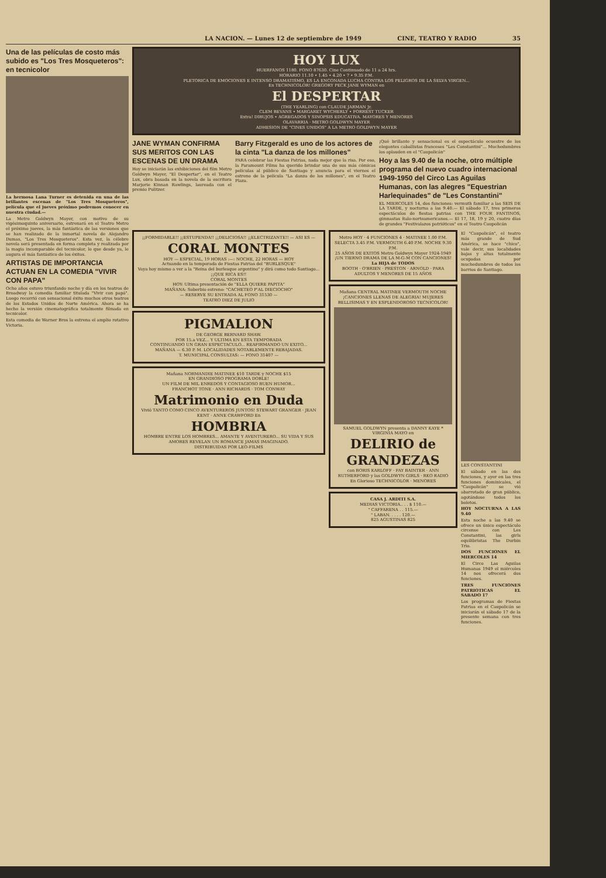LA NACION. — Lunes 12 de septiembre de 1949 CINE, TEATRO Y RADIO 35
Una de las películas de costo más subido es "Los Tres Mosqueteros": en tecnicolor
La hermosa Lana Turner es detenida en una de las brillantes escenas de "Los Tres Mosqueteros", película que el jueves próximo podremos conocer en nuestra ciudad.—
La Metro Goldwyn Mayer, con motivo de su vigésimoquinto aniversario, estrenará en el Teatro Metro el próximo jueves, la más fantástica de las versiones que se han realizado de la inmortal novela de Alejandro Dumas, "Los Tres Mosqueteros". Esta vez, la célebre novela será presentada en forma completa y realizada por la magia incomparable del tecnicolor, lo que desde ya, le augura el más fantástico de los éxitos.
ARTISTAS DE IMPORTANCIA ACTUAN EN LA COMEDIA "VIVIR CON PAPA"
Ocho años estuvo triunfando noche y día en los teatros de Broadway la comedia familiar titulada "Vivir con papá". Luego recorrió con sensacional éxito muchos otros teatros de los Estados Unidos de Norte América. Ahora se ha hecho la versión cinematográfica totalmente filmada en tecnicolor.
Esta comedia de Warner Bros la estrena el amplio rotativo Victoria.
HOY LUX
HUERFANOS 1180. FONO 87630. Cine Continuado de 11 a 24 hrs.
HORARIO 11.10 • 1.45 • 4.20 • 7 • 9.35 P.M.
PLETORICA DE EMOCIONES E INTENSO DRAMATISMO, ES LA ENCONADA LUCHA CONTRA LOS PELIGROS DE LA SELVA VIRGEN...
En TECHNICOLOR! GREGORY PECK JANE WYMAN en
El DESPERTAR
(THE YEARLING) con CLAUDE JARMAN Jr.
CLEM BEVANS • MARGARET WYCHERLY • FORREST TUCKER
Extra! DIBUJOS • AGREGADOS Y SINOPSIS EDUCATIVA. MAYORES Y MENORES
OLAVARRIA · METRO GOLDWYN MAYER
ADHESION DE "CINES UNIDOS" A LA METRO GOLDWYN MAYER
JANE WYMAN CONFIRMA SUS MERITOS CON LAS ESCENAS DE UN DRAMA
Hoy se iniciarán las exhibiciones del film Metro Goldwyn Mayer, "El Despertar", en el Teatro Lux, obra basada en la novela de la escritora Marjorie Kinnan Rawlings, laureada con el premio Pulitzer.
Barry Fitzgerald es uno de los actores de la cinta "La danza de los millones"
PARA celebrar las Fiestas Patrias, nada mejor que la risa. Por eso, la Paramount Films ha querido brindar una de sus más cómicas películas al público de Santiago y anuncia para el viernes el estreno de la película "La danza de los millones", en el Teatro Plaza.
¡Qué brillante y sensacional es el espectáculo ecuestre de los elegantes caballistas franceses "Les Constantini"... Muchedumbres los aplauden en el "Caupolicán"
Hoy a las 9.40 de la noche, otro múltiple programa del nuevo cuadro internacional 1949-1950 del Circo Las Aguilas Humanas, con las alegres "Equestrian Harlequinades" de "Les Constantini"
EL MIERCOLES 14, dos funciones: vermuth familiar a las SEIS DE LA TARDE, y nocturna a las 9.40.— El sábado 17, tres primeros espectáculos de fiestas patrias con THE FOUR FANTINOS, gimnastas ítalo-norteamericanos.— El 17, 18, 19 y 20, cuatro días de grandes "Festivalazos patrióticos" en el Teatro Caupolicán
¡¡FORMIDABLE!! ¡¡ESTUPENDA!! ¡¡DELICIOSA!! ¡¡ELECTRIZANTE!! — ASI ES —
CORAL MONTES
HOY — ESPECIAL, 19 HORAS :—: NOCHE, 22 HORAS — HOY
Actuando en la temporada de Fiestas Patrias del "BURLESQUE"
Vaya hoy mismo a ver a la "Reina del burlesque argentino" y dirá como todo Santiago... ¡¡QUE RICA ES!!
CORAL MONTES
HOY: Ultima presentación de "ELLA QUIERE PAPITA"
MAÑANA: Soberbio estreno: "CACHETEO P'AL DIECIOCHO"
— RESERVE SU ENTRADA AL FONO 31530 —
TEATRO DIEZ DE JULIO
PIGMALION
DE GEORGE BERNARD SHAW.
POR 15.a VEZ... Y ULTIMA EN ESTA TEMPORADA
CONTINUANDO UN GRAN ESPECTACULO... REAFIRMANDO UN EXITO...
MAÑANA — 6.30 P. M. LOCALIDADES NOTABLEMENTE REBAJADAS.
T. MUNICIPAL CONSULTAS: — FONO 31407 —
Mañana NORMANDIE MATINEE $10 TARDE y NOCHE $15
EN GRANDIOSO PROGRAMA DOBLE!
UN FILM DE MIL ENREDOS Y CONTAGIOSO BUEN HUMOR...
FRANCHOT TONE · ANN RICHARDS · TOM CONWAY
Matrimonio en Duda
Vivió TANTO COMO CINCO AVENTUREROS JUNTOS! STEWART GRANGER · JEAN KENT · ANNE CRAWFORD En
HOMBRIA
HOMBRE ENTRE LOS HOMBRES... AMANTE Y AVENTURERO... SU VIDA Y SUS AMORES REVELAN UN ROMANCE JAMAS IMAGINADO.
DISTRIBUIDAS POR LEO-FILMS
Metro HOY · 4 FUNCIONES 4 · MATINEE 1.00 P.M. SELECTA 3.45 P.M. VERMOUTH 6.40 P.M. NOCHE 9.30 P.M.
25 AÑOS DE EXITOS Metro Goldwyn Mayer 1924-1949
¡UN TIERNO DRAMA DE LA M-G-M CON CANCIONES!
La HIJA de TODOS
BOOTH · O'BRIEN · PRESTON · ARNOLD · PARA ADULTOS Y MENORES DE 15 AÑOS
Mañana CENTRAL MATINEE VERMOUTH NOCHE
¡CANCIONES LLENAS DE ALEGRIA! MUJERES BELLISIMAS Y EN ESPLENDOROSO TECNICOLOR!
SAMUEL GOLDWYN presenta a DANNY KAYE * VIRGINIA MAYO en
DELIRIO de GRANDEZAS
con BORIS KARLOFF · FAY BAINTER · ANN RUTHERFORD y las GOLDWYN GIRLS · RKO RADIO
En Glorioso TECHNICOLOR · MENORES
CASA J. ARDITI S.A.
MEDIAS VICTORIA.. . . $ 110.—
" CAFFARENA . . 115.—
" LABAN. . . . . 120.—
825 AGUSTINAS 825
El "Caupolicán", el teatro más grande de Sud América, se hace "chico", vale decir, sus localidades bajas y altas totalmente ocupadas por muchedumbres de todos los barrios de Santiago.
LES CONSTANTINI
El sábado en las dos funciones, y ayer en las tres funciones dominicales, el "Caupolicán" se vió abarrotado de gran público, agotándose todos los boletos.
HOY NOCTURNA A LAS 9.40
Esta noche a las 9.40 se ofrece un único espectáculo circense con Les Constantini, las girls equilibristas The Durbin Trio.
DOS FUNCIONES EL MIERCOLES 14
El Circo Las Aguilas Humanas 1949 el miércoles 14 nos ofrecerá dos funciones.
TRES FUNCIONES PATRIOTICAS EL SABADO 17
Los programas de Fiestas Patrias en el Caupolicán se iniciarán el sábado 17 de la presente semana con tres funciones.